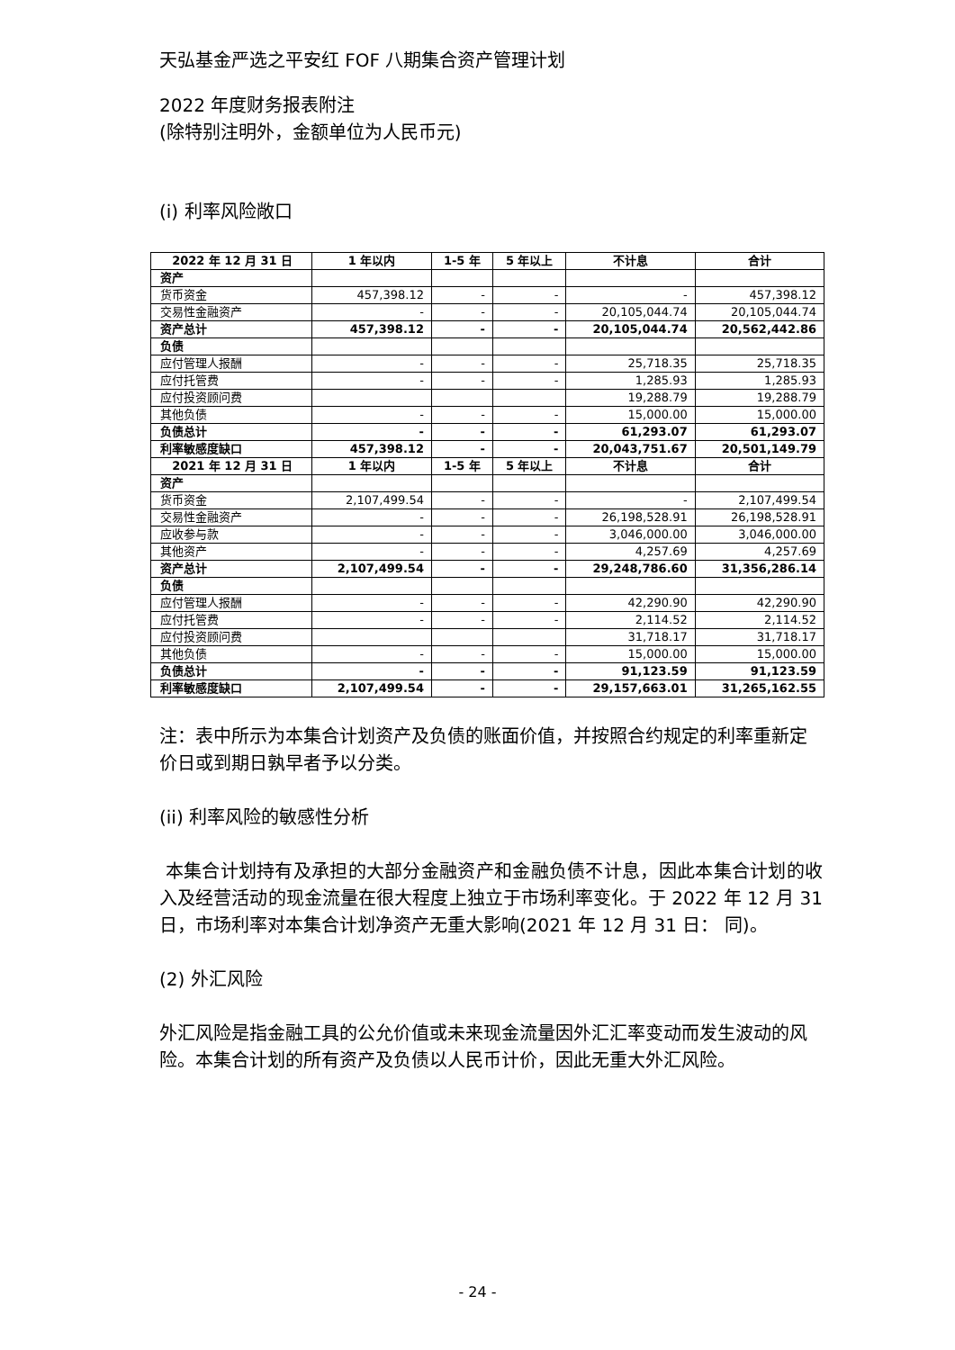天弘基金严选之平安红 FOF 八期集合资产管理计划
2022 年度财务报表附注
(除特别注明外，金额单位为人民币元)
(i) 利率风险敞口
| 2022 年 12 月 31 日 | 1 年以内 | 1-5 年 | 5 年以上 | 不计息 | 合计 |
| 资产 | | | | | |
| 货币资金 | 457,398.12 | - | - | - | 457,398.12 |
| 交易性金融资产 | - | - | - | 20,105,044.74 | 20,105,044.74 |
| 资产总计 | 457,398.12 | - | - | 20,105,044.74 | 20,562,442.86 |
| 负债 | | | | | |
| 应付管理人报酬 | - | - | - | 25,718.35 | 25,718.35 |
| 应付托管费 | - | - | - | 1,285.93 | 1,285.93 |
| 应付投资顾问费 | | | | 19,288.79 | 19,288.79 |
| 其他负债 | - | - | - | 15,000.00 | 15,000.00 |
| 负债总计 | - | - | - | 61,293.07 | 61,293.07 |
| 利率敏感度缺口 | 457,398.12 | - | - | 20,043,751.67 | 20,501,149.79 |
| 2021 年 12 月 31 日 | 1 年以内 | 1-5 年 | 5 年以上 | 不计息 | 合计 |
| 资产 | | | | | |
| 货币资金 | 2,107,499.54 | - | - | - | 2,107,499.54 |
| 交易性金融资产 | - | - | - | 26,198,528.91 | 26,198,528.91 |
| 应收参与款 | - | - | - | 3,046,000.00 | 3,046,000.00 |
| 其他资产 | - | - | - | 4,257.69 | 4,257.69 |
| 资产总计 | 2,107,499.54 | - | - | 29,248,786.60 | 31,356,286.14 |
| 负债 | | | | | |
| 应付管理人报酬 | - | - | - | 42,290.90 | 42,290.90 |
| 应付托管费 | - | - | - | 2,114.52 | 2,114.52 |
| 应付投资顾问费 | | | | 31,718.17 | 31,718.17 |
| 其他负债 | - | - | - | 15,000.00 | 15,000.00 |
| 负债总计 | - | - | - | 91,123.59 | 91,123.59 |
| 利率敏感度缺口 | 2,107,499.54 | - | - | 29,157,663.01 | 31,265,162.55 |
注：表中所示为本集合计划资产及负债的账面价值，并按照合约规定的利率重新定价日或到期日孰早者予以分类。
(ii) 利率风险的敏感性分析
本集合计划持有及承担的大部分金融资产和金融负债不计息，因此本集合计划的收入及经营活动的现金流量在很大程度上独立于市场利率变化。于 2022 年 12 月 31 日，市场利率对本集合计划净资产无重大影响(2021 年 12 月 31 日： 同)。
(2) 外汇风险
外汇风险是指金融工具的公允价值或未来现金流量因外汇汇率变动而发生波动的风险。本集合计划的所有资产及负债以人民币计价，因此无重大外汇风险。
- 24 -